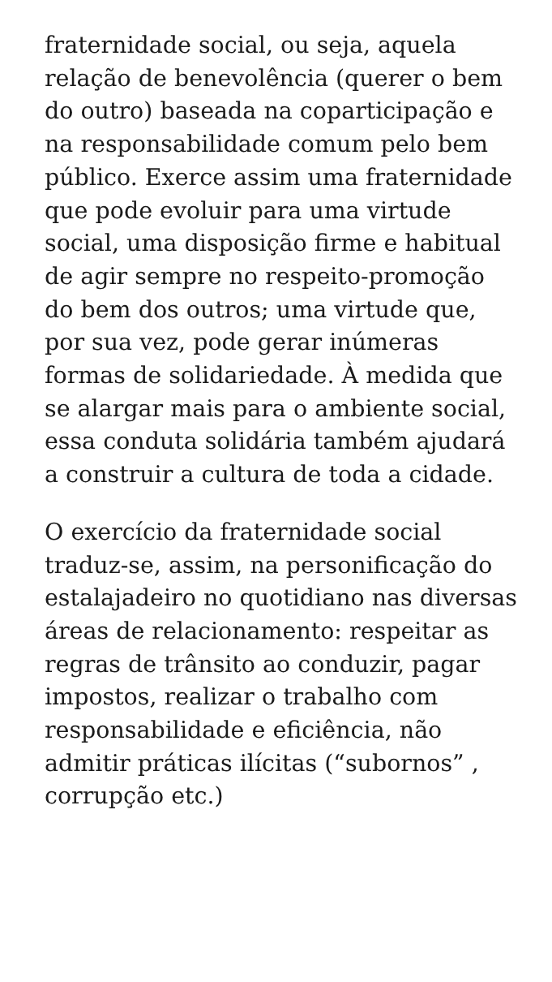fraternidade social, ou seja, aquela relação de benevolência (querer o bem do outro) baseada na coparticipação e na responsabilidade comum pelo bem público. Exerce assim uma fraternidade que pode evoluir para uma virtude social, uma disposição firme e habitual de agir sempre no respeito-promoção do bem dos outros; uma virtude que, por sua vez, pode gerar inúmeras formas de solidariedade. À medida que se alargar mais para o ambiente social, essa conduta solidária também ajudará a construir a cultura de toda a cidade.
O exercício da fraternidade social traduz-se, assim, na personificação do estalajadeiro no quotidiano nas diversas áreas de relacionamento: respeitar as regras de trânsito ao conduzir, pagar impostos, realizar o trabalho com responsabilidade e eficiência, não admitir práticas ilícitas (“subornos” , corrupção etc.)